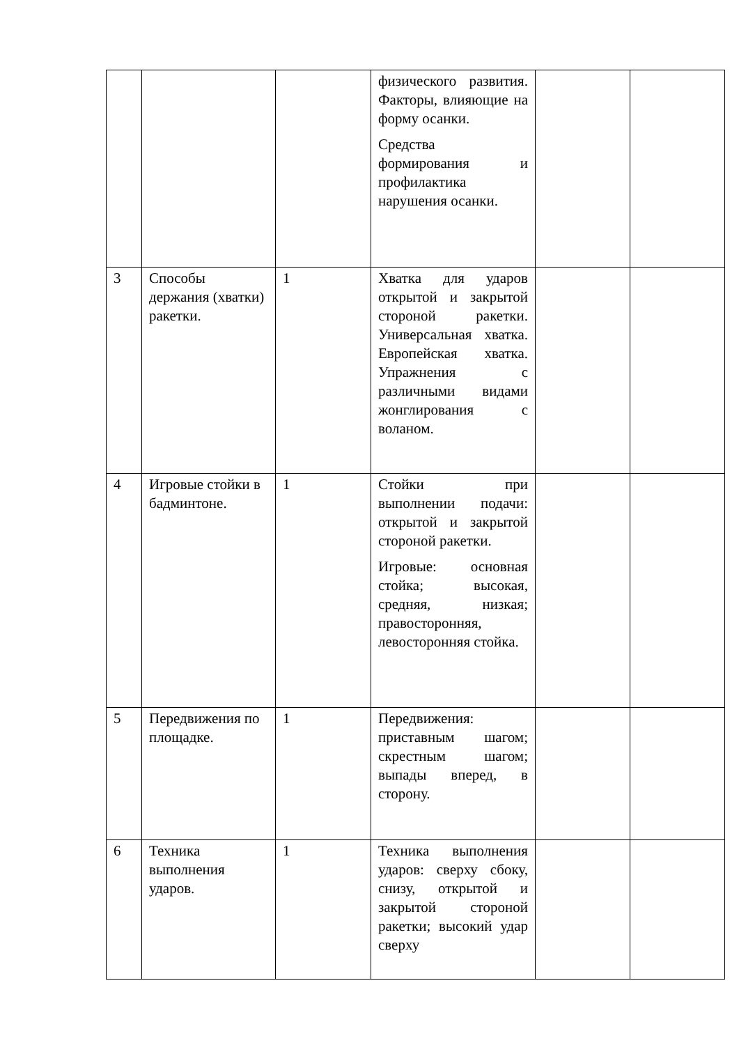| | | | физического развития. Факторы, влияющие на форму осанки. Средства формирования и профилактика нарушения осанки. | | |
| 3 | Способы держания (хватки) ракетки. | 1 | Хватка для ударов открытой и закрытой стороной ракетки. Универсальная хватка. Европейская хватка. Упражнения с различными видами жонглирования с воланом. | | |
| 4 | Игровые стойки в бадминтоне. | 1 | Стойки при выполнении подачи: открытой и закрытой стороной ракетки. Игровые: основная стойка; высокая, средняя, низкая; правосторонняя, левосторонняя стойка. | | |
| 5 | Передвижения по площадке. | 1 | Передвижения: приставным шагом; скрестным шагом; выпады вперед, в сторону. | | |
| 6 | Техника выполнения ударов. | 1 | Техника выполнения ударов: сверху сбоку, снизу, открытой и закрытой стороной ракетки; высокий удар сверху | | |